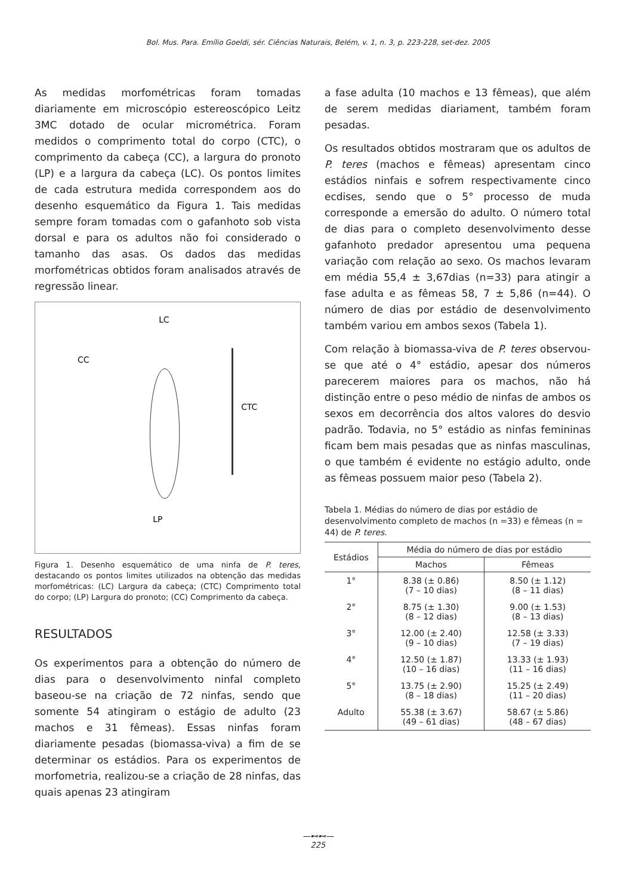Bol. Mus. Para. Emílio Goeldi, sér. Ciências Naturais, Belém, v. 1, n. 3, p. 223-228, set-dez. 2005
As medidas morfométricas foram tomadas diariamente em microscópio estereoscópico Leitz 3MC dotado de ocular micrométrica. Foram medidos o comprimento total do corpo (CTC), o comprimento da cabeça (CC), a largura do pronoto (LP) e a largura da cabeça (LC). Os pontos limites de cada estrutura medida correspondem aos do desenho esquemático da Figura 1. Tais medidas sempre foram tomadas com o gafanhoto sob vista dorsal e para os adultos não foi considerado o tamanho das asas. Os dados das medidas morfométricas obtidos foram analisados através de regressão linear.
LC
CC
CTC
LP
Figura 1. Desenho esquemático de uma ninfa de P. teres, destacando os pontos limites utilizados na obtenção das medidas morfométricas: (LC) Largura da cabeça; (CTC) Comprimento total do corpo; (LP) Largura do pronoto; (CC) Comprimento da cabeça.
RESULTADOS
Os experimentos para a obtenção do número de dias para o desenvolvimento ninfal completo baseou-se na criação de 72 ninfas, sendo que somente 54 atingiram o estágio de adulto (23 machos e 31 fêmeas). Essas ninfas foram diariamente pesadas (biomassa-viva) a fim de se determinar os estádios. Para os experimentos de morfometria, realizou-se a criação de 28 ninfas, das quais apenas 23 atingiram
a fase adulta (10 machos e 13 fêmeas), que além de serem medidas diariament, também foram pesadas.
Os resultados obtidos mostraram que os adultos de P. teres (machos e fêmeas) apresentam cinco estádios ninfais e sofrem respectivamente cinco ecdises, sendo que o 5° processo de muda corresponde a emersão do adulto. O número total de dias para o completo desenvolvimento desse gafanhoto predador apresentou uma pequena variação com relação ao sexo. Os machos levaram em média 55,4 ± 3,67dias (n=33) para atingir a fase adulta e as fêmeas 58, 7 ± 5,86 (n=44). O número de dias por estádio de desenvolvimento também variou em ambos sexos (Tabela 1).
Com relação à biomassa-viva de P. teres observou-se que até o 4° estádio, apesar dos números parecerem maiores para os machos, não há distinção entre o peso médio de ninfas de ambos os sexos em decorrência dos altos valores do desvio padrão. Todavia, no 5° estádio as ninfas femininas ficam bem mais pesadas que as ninfas masculinas, o que também é evidente no estágio adulto, onde as fêmeas possuem maior peso (Tabela 2).
Tabela 1. Médias do número de dias por estádio de desenvolvimento completo de machos (n =33) e fêmeas (n = 44) de P. teres.
| Estádios | Média do número de dias por estádio | |
| --- | --- | --- |
| | Machos | Fêmeas |
| 1° | 8.38 (± 0.86) (7 – 10 dias) | 8.50 (± 1.12) (8 – 11 dias) |
| 2° | 8.75 (± 1.30) (8 – 12 dias) | 9.00 (± 1.53) (8 – 13 dias) |
| 3° | 12.00 (± 2.40) (9 – 10 dias) | 12.58 (± 3.33) (7 – 19 dias) |
| 4° | 12.50 (± 1.87) (10 – 16 dias) | 13.33 (± 1.93) (11 – 16 dias) |
| 5° | 13.75 (± 2.90) (8 – 18 dias) | 15.25 (± 2.49) (11 – 20 dias) |
| Adulto | 55.38 (± 3.67) (49 – 61 dias) | 58.67 (± 5.86) (48 – 67 dias) |
—⊷⊷—
225